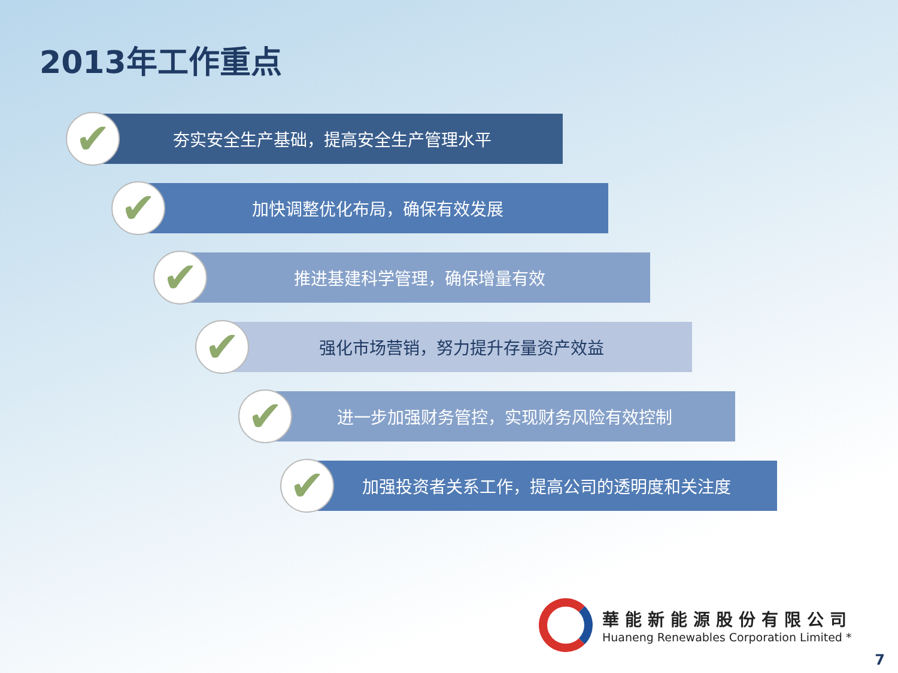2013年工作重点
✔
夯实安全生产基础，提高安全生产管理水平
✔
加快调整优化布局，确保有效发展
✔
推进基建科学管理，确保增量有效
✔
强化市场营销，努力提升存量资产效益
✔
进一步加强财务管控，实现财务风险有效控制
✔
加强投资者关系工作，提高公司的透明度和关注度
華能新能源股份有限公司
Huaneng Renewables Corporation Limited *
7